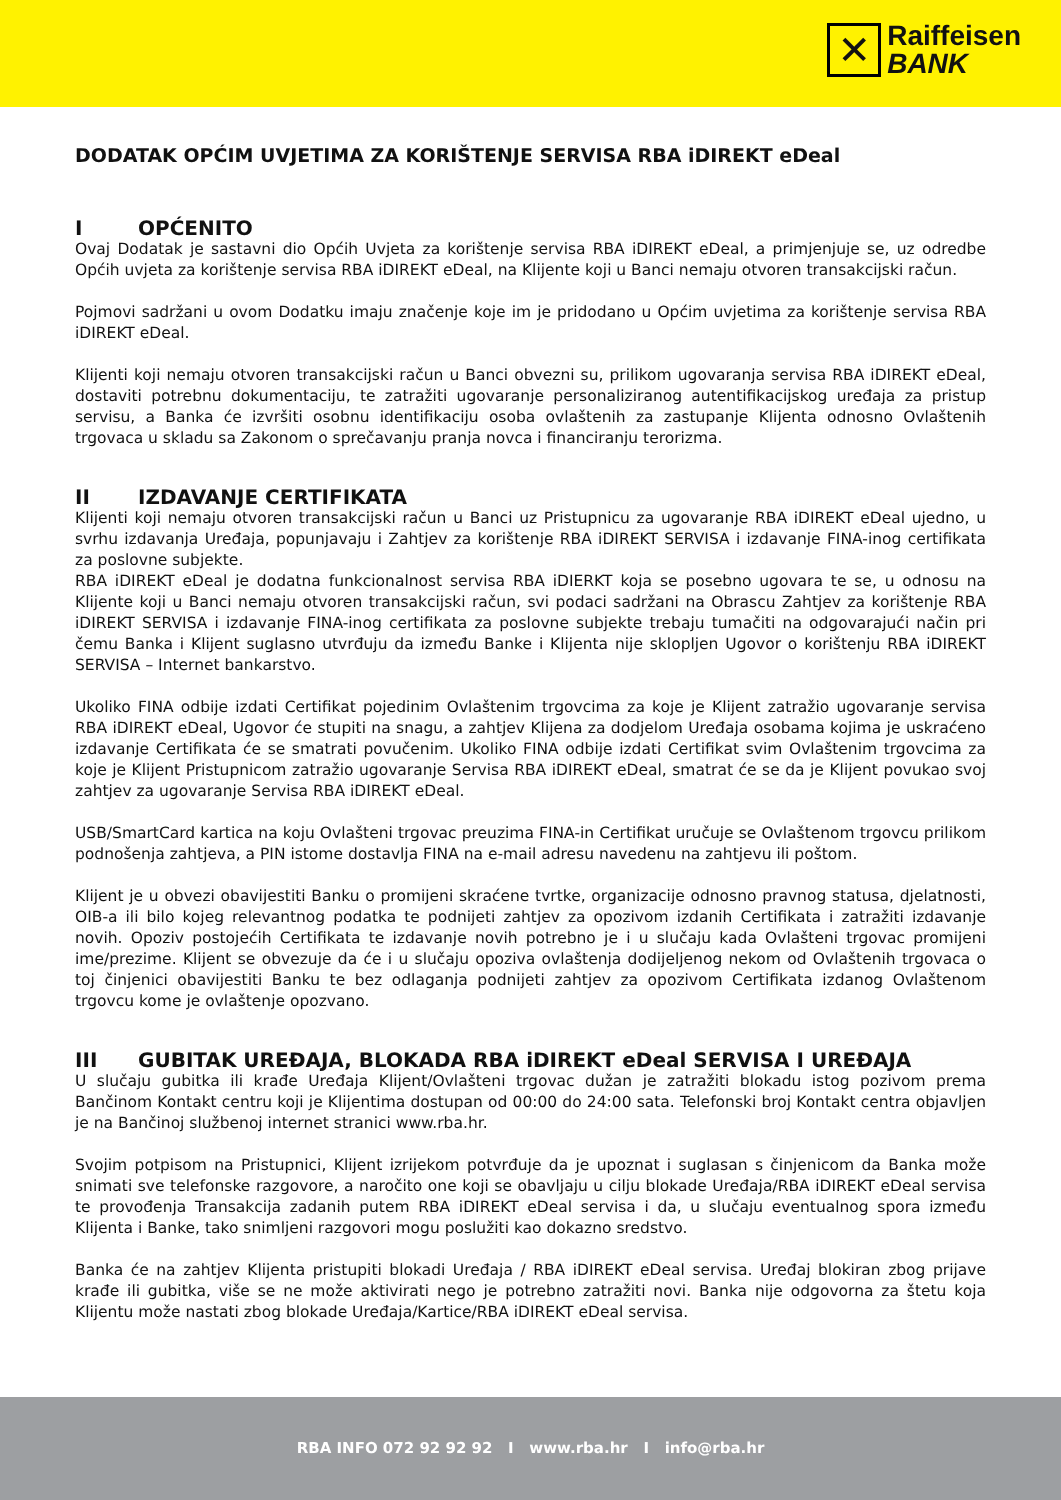✕
Raiffeisen
BANK
DODATAK OPĆIM UVJETIMA ZA KORIŠTENJE SERVISA RBA iDIREKT eDeal
I OPĆENITO
Ovaj Dodatak je sastavni dio Općih Uvjeta za korištenje servisa RBA iDIREKT eDeal, a primjenjuje se, uz odredbe Općih uvjeta za korištenje servisa RBA iDIREKT eDeal, na Klijente koji u Banci nemaju otvoren transakcijski račun.
Pojmovi sadržani u ovom Dodatku imaju značenje koje im je pridodano u Općim uvjetima za korištenje servisa RBA iDIREKT eDeal.
Klijenti koji nemaju otvoren transakcijski račun u Banci obvezni su, prilikom ugovaranja servisa RBA iDIREKT eDeal, dostaviti potrebnu dokumentaciju, te zatražiti ugovaranje personaliziranog autentifikacijskog uređaja za pristup servisu, a Banka će izvršiti osobnu identifikaciju osoba ovlaštenih za zastupanje Klijenta odnosno Ovlaštenih trgovaca u skladu sa Zakonom o sprečavanju pranja novca i financiranju terorizma.
II IZDAVANJE CERTIFIKATA
Klijenti koji nemaju otvoren transakcijski račun u Banci uz Pristupnicu za ugovaranje RBA iDIREKT eDeal ujedno, u svrhu izdavanja Uređaja, popunjavaju i Zahtjev za korištenje RBA iDIREKT SERVISA i izdavanje FINA-inog certifikata za poslovne subjekte.
RBA iDIREKT eDeal je dodatna funkcionalnost servisa RBA iDIERKT koja se posebno ugovara te se, u odnosu na Klijente koji u Banci nemaju otvoren transakcijski račun, svi podaci sadržani na Obrascu Zahtjev za korištenje RBA iDIREKT SERVISA i izdavanje FINA-inog certifikata za poslovne subjekte trebaju tumačiti na odgovarajući način pri čemu Banka i Klijent suglasno utvrđuju da između Banke i Klijenta nije sklopljen Ugovor o korištenju RBA iDIREKT SERVISA – Internet bankarstvo.
Ukoliko FINA odbije izdati Certifikat pojedinim Ovlaštenim trgovcima za koje je Klijent zatražio ugovaranje servisa RBA iDIREKT eDeal, Ugovor će stupiti na snagu, a zahtjev Klijena za dodjelom Uređaja osobama kojima je uskraćeno izdavanje Certifikata će se smatrati povučenim. Ukoliko FINA odbije izdati Certifikat svim Ovlaštenim trgovcima za koje je Klijent Pristupnicom zatražio ugovaranje Servisa RBA iDIREKT eDeal, smatrat će se da je Klijent povukao svoj zahtjev za ugovaranje Servisa RBA iDIREKT eDeal.
USB/SmartCard kartica na koju Ovlašteni trgovac preuzima FINA-in Certifikat uručuje se Ovlaštenom trgovcu prilikom podnošenja zahtjeva, a PIN istome dostavlja FINA na e-mail adresu navedenu na zahtjevu ili poštom.
Klijent je u obvezi obavijestiti Banku o promijeni skraćene tvrtke, organizacije odnosno pravnog statusa, djelatnosti, OIB-a ili bilo kojeg relevantnog podatka te podnijeti zahtjev za opozivom izdanih Certifikata i zatražiti izdavanje novih. Opoziv postojećih Certifikata te izdavanje novih potrebno je i u slučaju kada Ovlašteni trgovac promijeni ime/prezime. Klijent se obvezuje da će i u slučaju opoziva ovlaštenja dodijeljenog nekom od Ovlaštenih trgovaca o toj činjenici obavijestiti Banku te bez odlaganja podnijeti zahtjev za opozivom Certifikata izdanog Ovlaštenom trgovcu kome je ovlaštenje opozvano.
III GUBITAK UREĐAJA, BLOKADA RBA iDIREKT eDeal SERVISA I UREĐAJA
U slučaju gubitka ili krađe Uređaja Klijent/Ovlašteni trgovac dužan je zatražiti blokadu istog pozivom prema Bančinom Kontakt centru koji je Klijentima dostupan od 00:00 do 24:00 sata. Telefonski broj Kontakt centra objavljen je na Bančinoj službenoj internet stranici www.rba.hr.
Svojim potpisom na Pristupnici, Klijent izrijekom potvrđuje da je upoznat i suglasan s činjenicom da Banka može snimati sve telefonske razgovore, a naročito one koji se obavljaju u cilju blokade Uređaja/RBA iDIREKT eDeal servisa te provođenja Transakcija zadanih putem RBA iDIREKT eDeal servisa i da, u slučaju eventualnog spora između Klijenta i Banke, tako snimljeni razgovori mogu poslužiti kao dokazno sredstvo.
Banka će na zahtjev Klijenta pristupiti blokadi Uređaja / RBA iDIREKT eDeal servisa. Uređaj blokiran zbog prijave krađe ili gubitka, više se ne može aktivirati nego je potrebno zatražiti novi. Banka nije odgovorna za štetu koja Klijentu može nastati zbog blokade Uređaja/Kartice/RBA iDIREKT eDeal servisa.
RBA INFO 072 92 92 92 I www.rba.hr I info@rba.hr